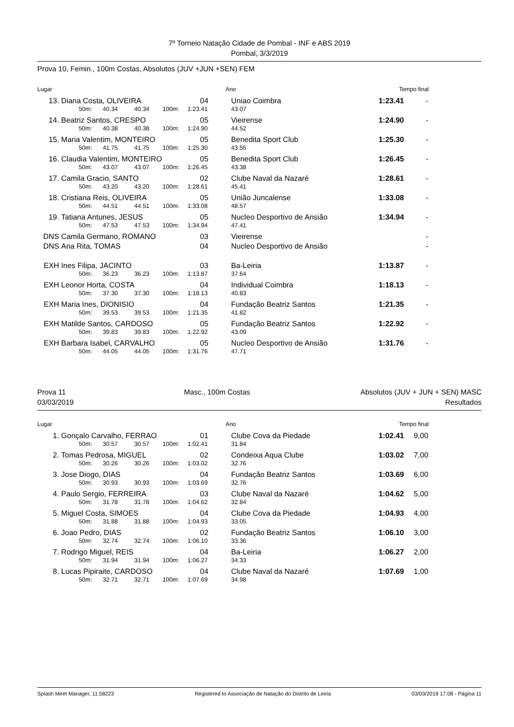7º Torneio Natação Cidade de Pombal - INF e ABS 2019
Pombal, 3/3/2019
Prova 10, Femin., 100m Costas, Absolutos (JUV +JUN +SEN) FEM
| Lugar | Ano | | Tempo final | |
| --- | --- | --- | --- | --- |
| 13. | Diana Costa, OLIVEIRA | | | | | 04 | Uniao Coimbra | 1:23.41 | - |
| | | 50m: | 40.34 | 40.34 | 100m: | 1:23.41 | 43.07 | | |
| 14. | Beatriz Santos, CRESPO | | | | | 05 | Vieirense | 1:24.90 | - |
| | | 50m: | 40.38 | 40.38 | 100m: | 1:24.90 | 44.52 | | |
| 15. | Maria Valentim, MONTEIRO | | | | | 05 | Benedita Sport Club | 1:25.30 | - |
| | | 50m: | 41.75 | 41.75 | 100m: | 1:25.30 | 43.55 | | |
| 16. | Claudia Valentim, MONTEIRO | | | | | 05 | Benedita Sport Club | 1:26.45 | - |
| | | 50m: | 43.07 | 43.07 | 100m: | 1:26.45 | 43.38 | | |
| 17. | Camila Gracio, SANTO | | | | | 02 | Clube Naval da Nazaré | 1:28.61 | - |
| | | 50m: | 43.20 | 43.20 | 100m: | 1:28.61 | 45.41 | | |
| 18. | Cristiana Reis, OLIVEIRA | | | | | 05 | União Juncalense | 1:33.08 | - |
| | | 50m: | 44.51 | 44.51 | 100m: | 1:33.08 | 48.57 | | |
| 19. | Tatiana Antunes, JESUS | | | | | 05 | Nucleo Desportivo de Ansião | 1:34.94 | - |
| | | 50m: | 47.53 | 47.53 | 100m: | 1:34.94 | 47.41 | | |
| DNS | Camila Germano, ROMANO | | | | | 03 | Vieirense | | - |
| DNS | Ana Rita, TOMAS | | | | | 04 | Nucleo Desportivo de Ansião | | - |
| EXH | Ines Filipa, JACINTO | | | | | 03 | Ba-Leiria | 1:13.87 | - |
| | | 50m: | 36.23 | 36.23 | 100m: | 1:13.87 | 37.64 | | |
| EXH | Leonor Horta, COSTA | | | | | 04 | Individual Coimbra | 1:18.13 | - |
| | | 50m: | 37.30 | 37.30 | 100m: | 1:18.13 | 40.83 | | |
| EXH | Maria Ines, DIONISIO | | | | | 04 | Fundação Beatriz Santos | 1:21.35 | - |
| | | 50m: | 39.53 | 39.53 | 100m: | 1:21.35 | 41.82 | | |
| EXH | Matilde Santos, CARDOSO | | | | | 05 | Fundação Beatriz Santos | 1:22.92 | - |
| | | 50m: | 39.83 | 39.83 | 100m: | 1:22.92 | 43.09 | | |
| EXH | Barbara Isabel, CARVALHO | | | | | 05 | Nucleo Desportivo de Ansião | 1:31.76 | - |
| | | 50m: | 44.05 | 44.05 | 100m: | 1:31.76 | 47.71 | | |
Prova 11
03/03/2019
Masc., 100m Costas Absolutos (JUV + JUN + SEN) MASC
Resultados
| Lugar | Ano | | Tempo final | |
| --- | --- | --- | --- | --- |
| 1. | Gonçalo Carvalho, FERRAO | | | | | 01 | Clube Cova da Piedade | 1:02.41 | 9,00 |
| | | 50m: | 30.57 | 30.57 | 100m: | 1:02.41 | 31.84 | | |
| 2. | Tomas Pedrosa, MIGUEL | | | | | 02 | Condeixa Aqua Clube | 1:03.02 | 7,00 |
| | | 50m: | 30.26 | 30.26 | 100m: | 1:03.02 | 32.76 | | |
| 3. | Jose Diogo, DIAS | | | | | 04 | Fundação Beatriz Santos | 1:03.69 | 6,00 |
| | | 50m: | 30.93 | 30.93 | 100m: | 1:03.69 | 32.76 | | |
| 4. | Paulo Sergio, FERREIRA | | | | | 03 | Clube Naval da Nazaré | 1:04.62 | 5,00 |
| | | 50m: | 31.78 | 31.78 | 100m: | 1:04.62 | 32.84 | | |
| 5. | Miguel Costa, SIMOES | | | | | 04 | Clube Cova da Piedade | 1:04.93 | 4,00 |
| | | 50m: | 31.88 | 31.88 | 100m: | 1:04.93 | 33.05 | | |
| 6. | Joao Pedro, DIAS | | | | | 02 | Fundação Beatriz Santos | 1:06.10 | 3,00 |
| | | 50m: | 32.74 | 32.74 | 100m: | 1:06.10 | 33.36 | | |
| 7. | Rodrigo Miguel, REIS | | | | | 04 | Ba-Leiria | 1:06.27 | 2,00 |
| | | 50m: | 31.94 | 31.94 | 100m: | 1:06.27 | 34.33 | | |
| 8. | Lucas Pipiraite, CARDOSO | | | | | 04 | Clube Naval da Nazaré | 1:07.69 | 1,00 |
| | | 50m: | 32.71 | 32.71 | 100m: | 1:07.69 | 34.98 | | |
Splash Meet Manager, 11.58223 Registered to Associação de Natação do Distrito de Leiria 03/03/2019 17:08 - Página 11